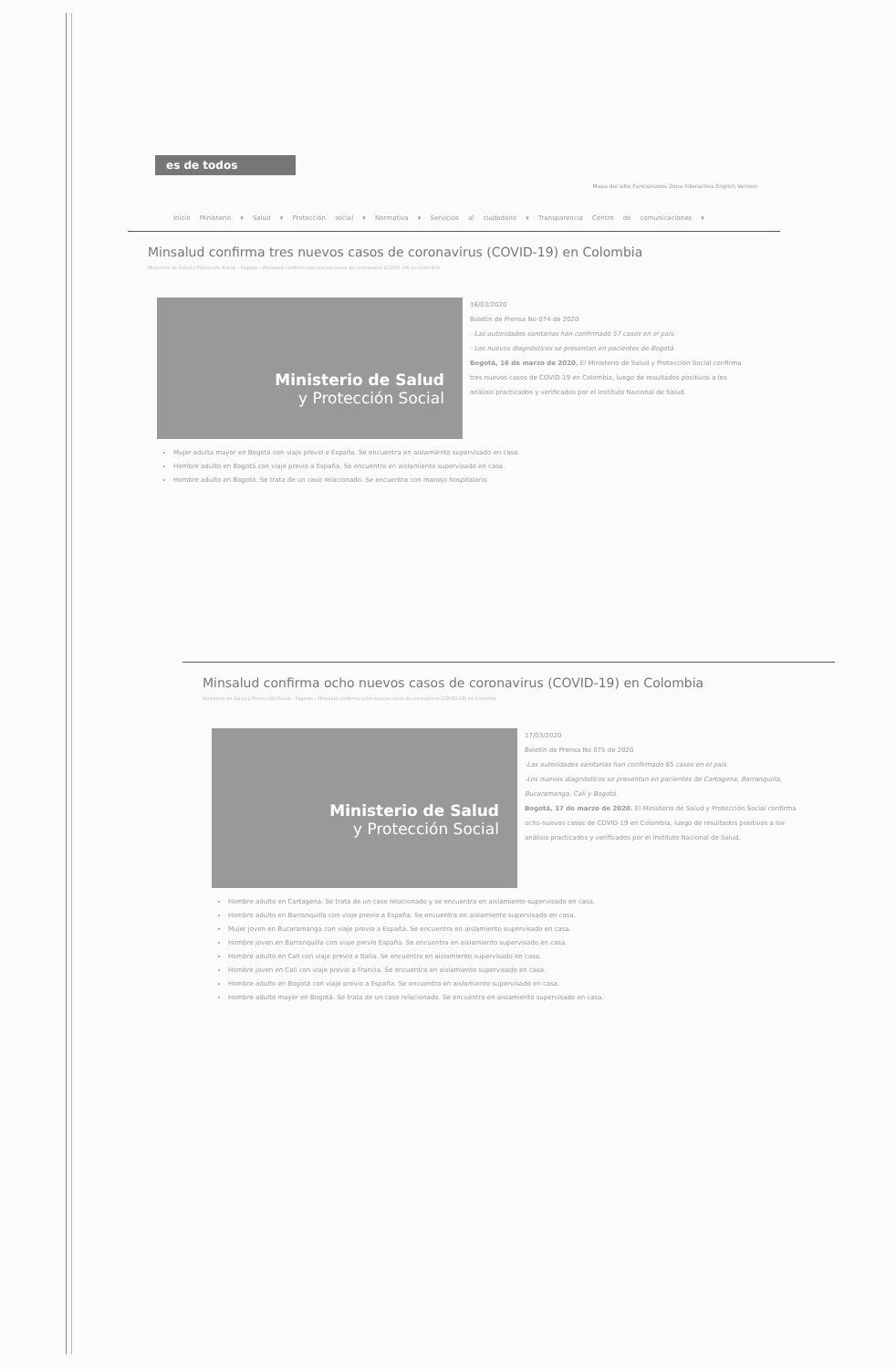es de todos
Mapa del sitio Funcionarios Zona Interactiva English Version
Inicio Ministerio ▾ Salud ▾ Protección social ▾ Normativa ▾ Servicios al ciudadano ▾ Transparencia Centro de comunicaciones ▾
Minsalud confirma tres nuevos casos de coronavirus (COVID-19) en Colombia
Ministerio de Salud y Protección Social › Paginas › Minsalud confirma tres nuevos casos de coronavirus (COVID-19) en Colombia
Ministerio de Salud
y Protección Social
16/03/2020
Boletín de Prensa No 074 de 2020
- Las autoridades sanitarias han confirmado 57 casos en el país.
- Los nuevos diagnósticos se presentan en pacientes de Bogotá.
Bogotá, 16 de marzo de 2020. El Ministerio de Salud y Protección Social confirma tres nuevos casos de COVID-19 en Colombia, luego de resultados positivos a los análisis practicados y verificados por el Instituto Nacional de Salud.
Mujer adulta mayor en Bogotá con viaje previo a España. Se encuentra en aislamiento supervisado en casa.
Hombre adulto en Bogotá con viaje previo a España. Se encuentra en aislamiento supervisado en casa.
Hombre adulto en Bogotá. Se trata de un caso relacionado. Se encuentra con manejo hospitalario.
Minsalud confirma ocho nuevos casos de coronavirus (COVID-19) en Colombia
Ministerio de Salud y Protección Social › Paginas › Minsalud confirma ocho nuevos casos de coronavirus (COVID-19) en Colombia
Ministerio de Salud
y Protección Social
17/03/2020
Boletín de Prensa No 075 de 2020
-Las autoridades sanitarias han confirmado 65 casos en el país.
-Los nuevos diagnósticos se presentan en pacientes de Cartagena, Barranquilla, Bucaramanga, Cali y Bogotá.
Bogotá, 17 de marzo de 2020. El Ministerio de Salud y Protección Social confirma ocho nuevos casos de COVID-19 en Colombia, luego de resultados positivos a los análisis practicados y verificados por el Instituto Nacional de Salud.
Hombre adulto en Cartagena. Se trata de un caso relacionado y se encuentra en aislamiento supervisado en casa.
Hombre adulto en Barranquilla con viaje previo a España. Se encuentra en aislamiento supervisado en casa.
Mujer joven en Bucaramanga con viaje previo a España. Se encuentra en aislamiento supervisado en casa.
Hombre joven en Barranquilla con viaje previo España. Se encuentra en aislamiento supervisado en casa.
Hombre adulto en Cali con viaje previo a Italia. Se encuentra en aislamiento supervisado en casa.
Hombre joven en Cali con viaje previo a Francia. Se encuentra en aislamiento supervisado en casa.
Hombre adulto en Bogotá con viaje previo a España. Se encuentra en aislamiento supervisado en casa.
Hombre adulto mayor en Bogotá. Se trata de un caso relacionado. Se encuentra en aislamiento supervisado en casa.